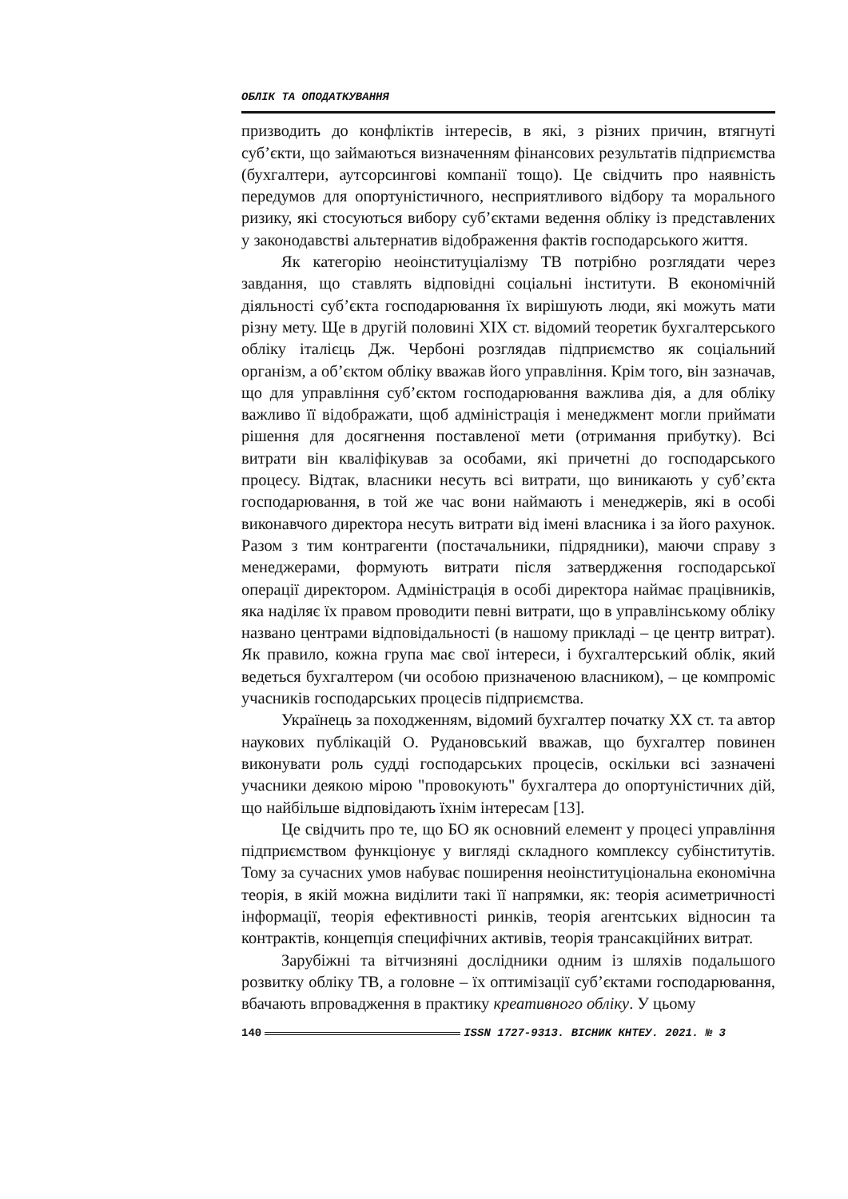ОБЛІК ТА ОПОДАТКУВАННЯ
призводить до конфліктів інтересів, в які, з різних причин, втягнуті суб’єкти, що займаються визначенням фінансових результатів підприємства (бухгалтери, аутсорсингові компанії тощо). Це свідчить про наявність передумов для опортуністичного, несприятливого відбору та морального ризику, які стосуються вибору суб’єктами ведення обліку із представлених у законодавстві альтернатив відображення фактів господарського життя.
Як категорію неоінституціалізму ТВ потрібно розглядати через завдання, що ставлять відповідні соціальні інститути. В економічній діяльності суб’єкта господарювання їх вирішують люди, які можуть мати різну мету. Ще в другій половині XIX ст. відомий теоретик бухгалтерського обліку італієць Дж. Чербоні розглядав підприємство як соціальний організм, а об’єктом обліку вважав його управління. Крім того, він зазначав, що для управління суб’єктом господарювання важлива дія, а для обліку важливо її відображати, щоб адміністрація і менеджмент могли приймати рішення для досягнення поставленої мети (отримання прибутку). Всі витрати він кваліфікував за особами, які причетні до господарського процесу. Відтак, власники несуть всі витрати, що виникають у суб’єкта господарювання, в той же час вони наймають і менеджерів, які в особі виконавчого директора несуть витрати від імені власника і за його рахунок. Разом з тим контрагенти (постачальники, підрядники), маючи справу з менеджерами, формують витрати після затвердження господарської операції директором. Адміністрація в особі директора наймає працівників, яка наділяє їх правом проводити певні витрати, що в управлінському обліку названо центрами відповідальності (в нашому прикладі – це центр витрат). Як правило, кожна група має свої інтереси, і бухгалтерський облік, який ведеться бухгалтером (чи особою призначеною власником), – це компроміс учасників господарських процесів підприємства.
Українець за походженням, відомий бухгалтер початку XX ст. та автор наукових публікацій О. Рудановський вважав, що бухгалтер повинен виконувати роль судді господарських процесів, оскільки всі зазначені учасники деякою мірою "провокують" бухгалтера до опортуністичних дій, що найбільше відповідають їхнім інтересам [13].
Це свідчить про те, що БО як основний елемент у процесі управління підприємством функціонує у вигляді складного комплексу субінститутів. Тому за сучасних умов набуває поширення неоінституціональна економічна теорія, в якій можна виділити такі її напрямки, як: теорія асиметричності інформації, теорія ефективності ринків, теорія агентських відносин та контрактів, концепція специфічних активів, теорія трансакційних витрат.
Зарубіжні та вітчизняні дослідники одним із шляхів подальшого розвитку обліку ТВ, а головне – їх оптимізації суб’єктами господарювання, вбачають впровадження в практику креативного обліку. У цьому
140 ISSN 1727-9313. ВІСНИК КНТЕУ. 2021. № 3